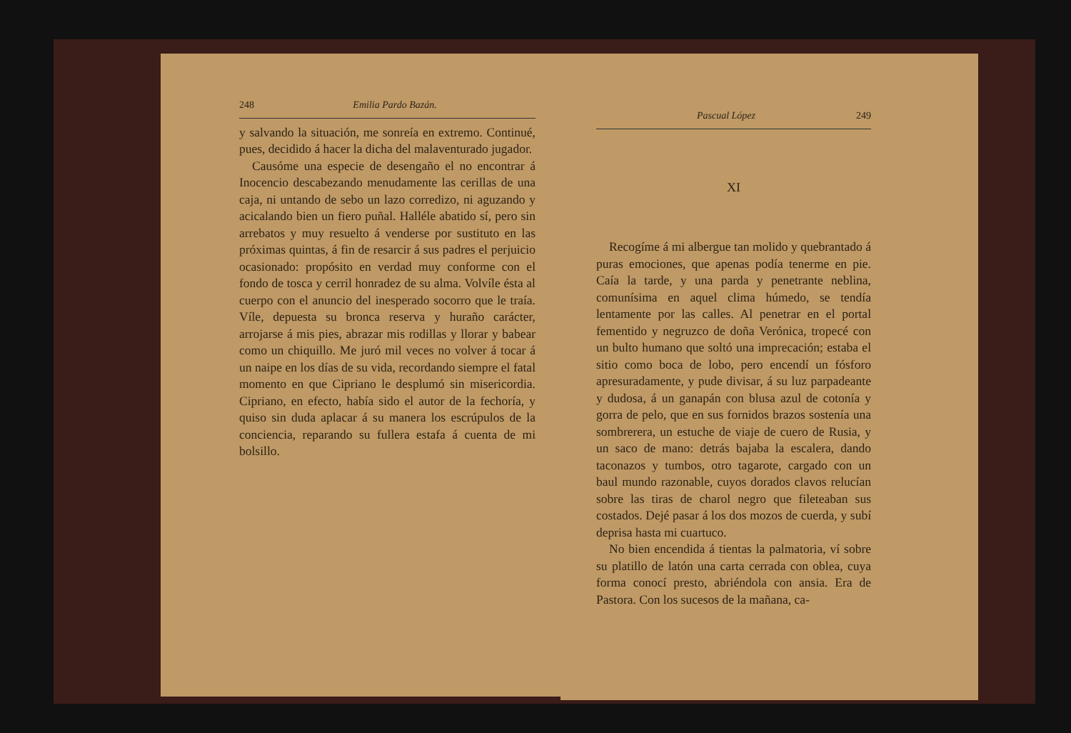248 Emilia Pardo Bazán.
y salvando la situación, me sonreía en extremo. Continué, pues, decidido á hacer la dicha del malaventurado jugador.
Causóme una especie de desengaño el no encontrar á Inocencio descabezando menudamente las cerillas de una caja, ni untando de sebo un lazo corredizo, ni aguzando y acicalando bien un fiero puñal. Halléle abatido sí, pero sin arrebatos y muy resuelto á venderse por sustituto en las próximas quintas, á fin de resarcir á sus padres el perjuicio ocasionado: propósito en verdad muy conforme con el fondo de tosca y cerril honradez de su alma. Volvíle ésta al cuerpo con el anuncio del inesperado socorro que le traía. Víle, depuesta su bronca reserva y huraño carácter, arrojarse á mis pies, abrazar mis rodillas y llorar y babear como un chiquillo. Me juró mil veces no volver á tocar á un naipe en los días de su vida, recordando siempre el fatal momento en que Cipriano le desplumó sin misericordia. Cipriano, en efecto, había sido el autor de la fechoría, y quiso sin duda aplacar á su manera los escrúpulos de la conciencia, reparando su fullera estafa á cuenta de mi bolsillo.
Pascual López 249
XI
Recogíme á mi albergue tan molido y quebrantado á puras emociones, que apenas podía tenerme en pie. Caía la tarde, y una parda y penetrante neblina, comunísima en aquel clima húmedo, se tendía lentamente por las calles. Al penetrar en el portal fementido y negruzco de doña Verónica, tropecé con un bulto humano que soltó una imprecación; estaba el sitio como boca de lobo, pero encendí un fósforo apresuradamente, y pude divisar, á su luz parpadeante y dudosa, á un ganapán con blusa azul de cotonía y gorra de pelo, que en sus fornidos brazos sostenía una sombrerera, un estuche de viaje de cuero de Rusia, y un saco de mano: detrás bajaba la escalera, dando taconazos y tumbos, otro tagarote, cargado con un baul mundo razonable, cuyos dorados clavos relucían sobre las tiras de charol negro que fileteaban sus costados. Dejé pasar á los dos mozos de cuerda, y subí deprisa hasta mi cuartuco.
No bien encendida á tientas la palmatoria, ví sobre su platillo de latón una carta cerrada con oblea, cuya forma conocí presto, abriéndola con ansia. Era de Pastora. Con los sucesos de la mañana, ca-